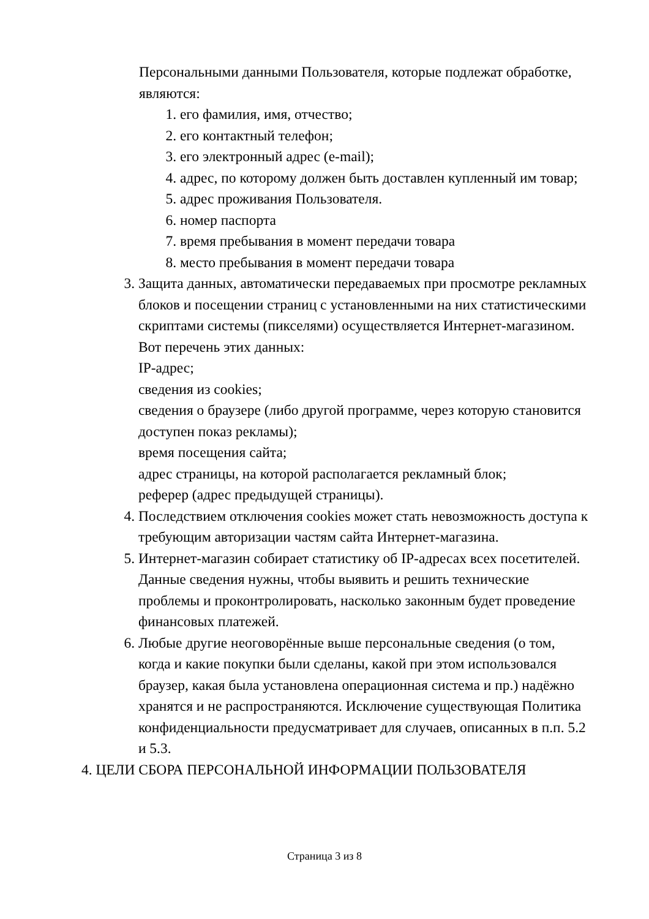Персональными данными Пользователя, которые подлежат обработке, являются:
1. его фамилия, имя, отчество;
2. его контактный телефон;
3. его электронный адрес (e-mail);
4. адрес, по которому должен быть доставлен купленный им товар;
5. адрес проживания Пользователя.
6. номер паспорта
7. время пребывания в момент передачи товара
8. место пребывания в момент передачи товара
3. Защита данных, автоматически передаваемых при просмотре рекламных блоков и посещении страниц с установленными на них статистическими скриптами системы (пикселями) осуществляется Интернет-магазином. Вот перечень этих данных:
IP-адрес;
сведения из cookies;
сведения о браузере (либо другой программе, через которую становится доступен показ рекламы);
время посещения сайта;
адрес страницы, на которой располагается рекламный блок;
реферер (адрес предыдущей страницы).
4. Последствием отключения cookies может стать невозможность доступа к требующим авторизации частям сайта Интернет-магазина.
5. Интернет-магазин собирает статистику об IP-адресах всех посетителей. Данные сведения нужны, чтобы выявить и решить технические проблемы и проконтролировать, насколько законным будет проведение финансовых платежей.
6. Любые другие неоговорённые выше персональные сведения (о том, когда и какие покупки были сделаны, какой при этом использовался браузер, какая была установлена операционная система и пр.) надёжно хранятся и не распространяются. Исключение существующая Политика конфиденциальности предусматривает для случаев, описанных в п.п. 5.2 и 5.3.
4. ЦЕЛИ СБОРА ПЕРСОНАЛЬНОЙ ИНФОРМАЦИИ ПОЛЬЗОВАТЕЛЯ
Страница 3 из 8